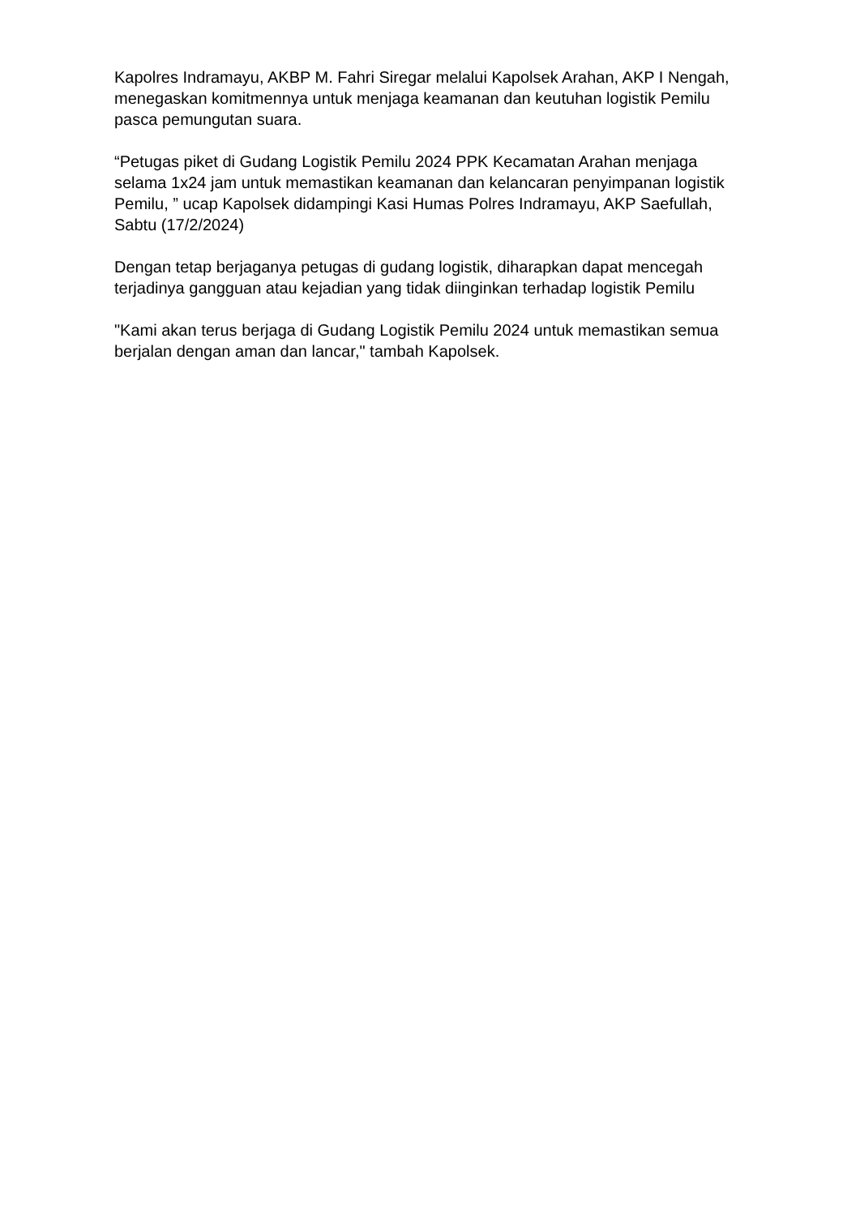Kapolres Indramayu, AKBP M. Fahri Siregar melalui Kapolsek Arahan, AKP I Nengah, menegaskan komitmennya untuk menjaga keamanan dan keutuhan logistik Pemilu pasca pemungutan suara.
“Petugas piket di Gudang Logistik Pemilu 2024 PPK Kecamatan Arahan menjaga selama 1x24 jam untuk memastikan keamanan dan kelancaran penyimpanan logistik Pemilu, ” ucap Kapolsek didampingi Kasi Humas Polres Indramayu, AKP Saefullah, Sabtu (17/2/2024)
Dengan tetap berjaganya petugas di gudang logistik, diharapkan dapat mencegah terjadinya gangguan atau kejadian yang tidak diinginkan terhadap logistik Pemilu
"Kami akan terus berjaga di Gudang Logistik Pemilu 2024 untuk memastikan semua berjalan dengan aman dan lancar," tambah Kapolsek.